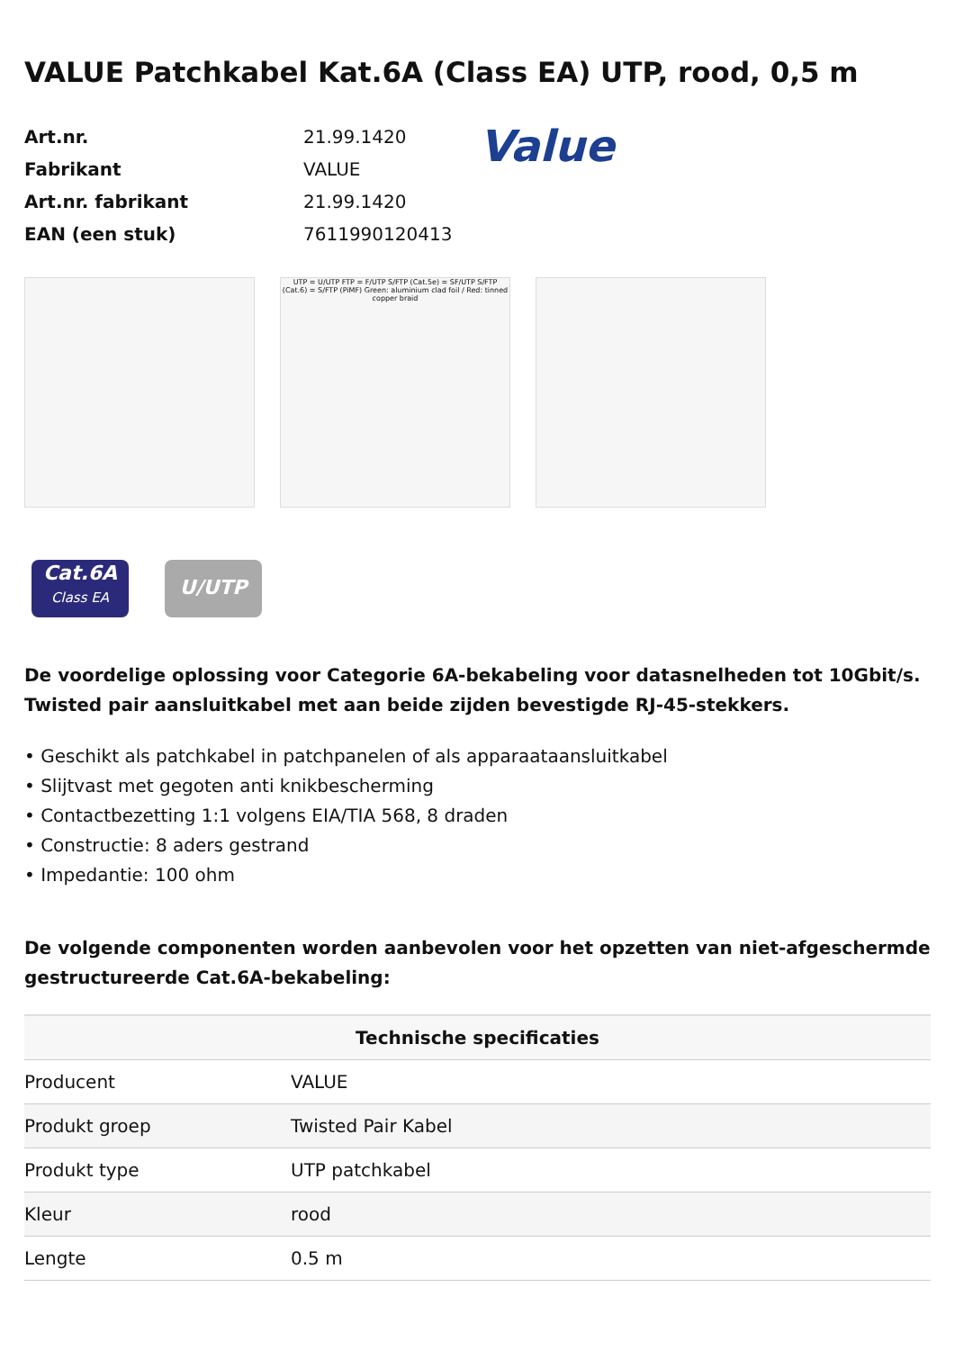VALUE Patchkabel Kat.6A (Class EA) UTP, rood, 0,5 m
| Art.nr. | 21.99.1420 |
| Fabrikant | VALUE |
| Art.nr. fabrikant | 21.99.1420 |
| EAN (een stuk) | 7611990120413 |
Value
UTP = U/UTP FTP = F/UTP S/FTP (Cat.5e) = SF/UTP S/FTP (Cat.6) = S/FTP (PiMF) Green: aluminium clad foil / Red: tinned copper braid
Cat.6A
Class EA
U/UTP
De voordelige oplossing voor Categorie 6A-bekabeling voor datasnelheden tot 10Gbit/s. Twisted pair aansluitkabel met aan beide zijden bevestigde RJ-45-stekkers.
• Geschikt als patchkabel in patchpanelen of als apparaataansluitkabel
• Slijtvast met gegoten anti knikbescherming
• Contactbezetting 1:1 volgens EIA/TIA 568, 8 draden
• Constructie: 8 aders gestrand
• Impedantie: 100 ohm
De volgende componenten worden aanbevolen voor het opzetten van niet-afgeschermde gestructureerde Cat.6A-bekabeling:
| Technische specificaties | |
| --- | --- |
| Producent | VALUE |
| Produkt groep | Twisted Pair Kabel |
| Produkt type | UTP patchkabel |
| Kleur | rood |
| Lengte | 0.5 m |